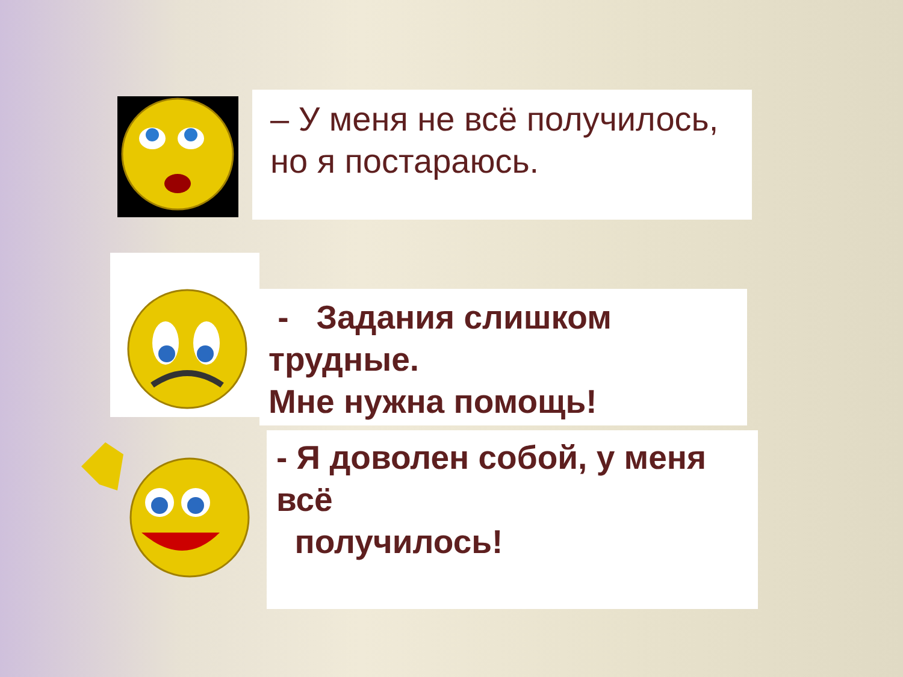– У меня не всё получилось, но я постараюсь.
- Задания слишком трудные.
Мне нужна помощь!
- Я доволен собой, у меня всё
получилось!